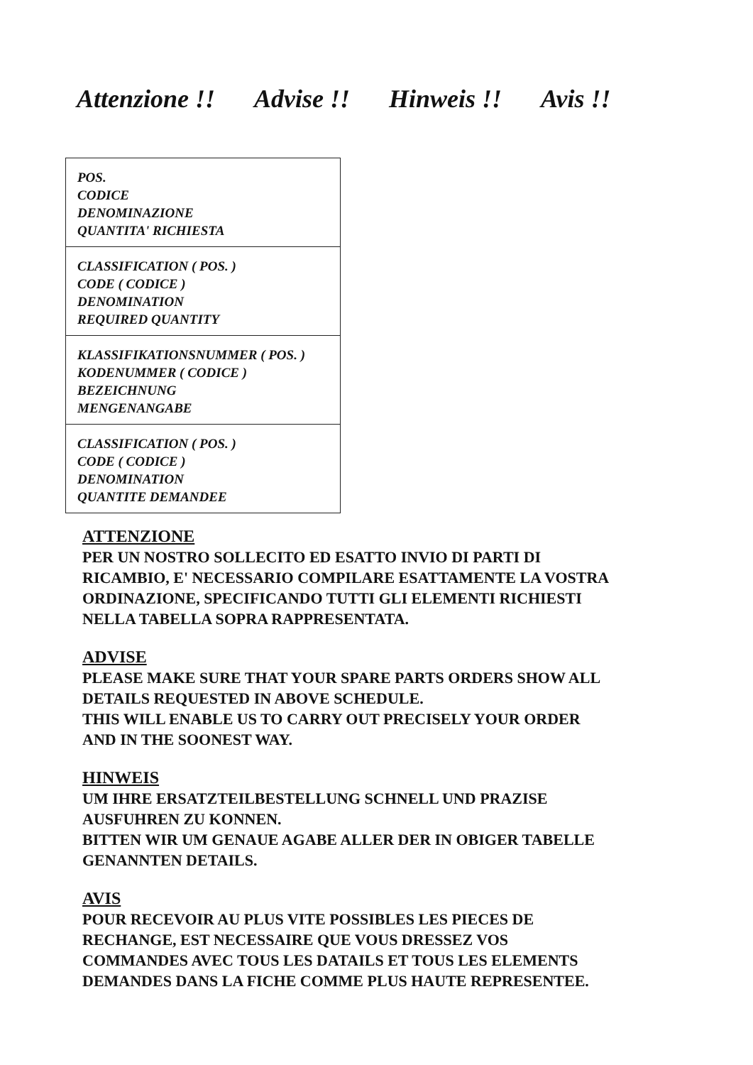Attenzione !! Advise !! Hinweis !! Avis !!
| POS. CODICE DENOMINAZIONE QUANTITA' RICHIESTA |
| CLASSIFICATION ( POS. ) CODE ( CODICE ) DENOMINATION REQUIRED QUANTITY |
| KLASSIFIKATIONSNUMMER ( POS. ) KODENUMMER ( CODICE ) BEZEICHNUNG MENGENANGABE |
| CLASSIFICATION ( POS. ) CODE ( CODICE ) DENOMINATION QUANTITE DEMANDEE |
ATTENZIONE
PER UN NOSTRO SOLLECITO ED ESATTO INVIO DI PARTI DI
RICAMBIO, E' NECESSARIO COMPILARE ESATTAMENTE LA VOSTRA
ORDINAZIONE, SPECIFICANDO TUTTI GLI ELEMENTI RICHIESTI
NELLA TABELLA SOPRA RAPPRESENTATA.
ADVISE
PLEASE MAKE SURE THAT YOUR SPARE PARTS ORDERS SHOW ALL
DETAILS REQUESTED IN ABOVE SCHEDULE.
THIS WILL ENABLE US TO CARRY OUT PRECISELY YOUR ORDER
AND IN THE SOONEST WAY.
HINWEIS
UM IHRE ERSATZTEILBESTELLUNG SCHNELL UND PRAZISE
AUSFUHREN ZU KONNEN.
BITTEN WIR UM GENAUE AGABE ALLER DER IN OBIGER TABELLE
GENANNTEN DETAILS.
AVIS
POUR RECEVOIR AU PLUS VITE POSSIBLES LES PIECES DE
RECHANGE, EST NECESSAIRE QUE VOUS DRESSEZ VOS
COMMANDES AVEC TOUS LES DATAILS ET TOUS LES ELEMENTS
DEMANDES DANS LA FICHE COMME PLUS HAUTE REPRESENTEE.